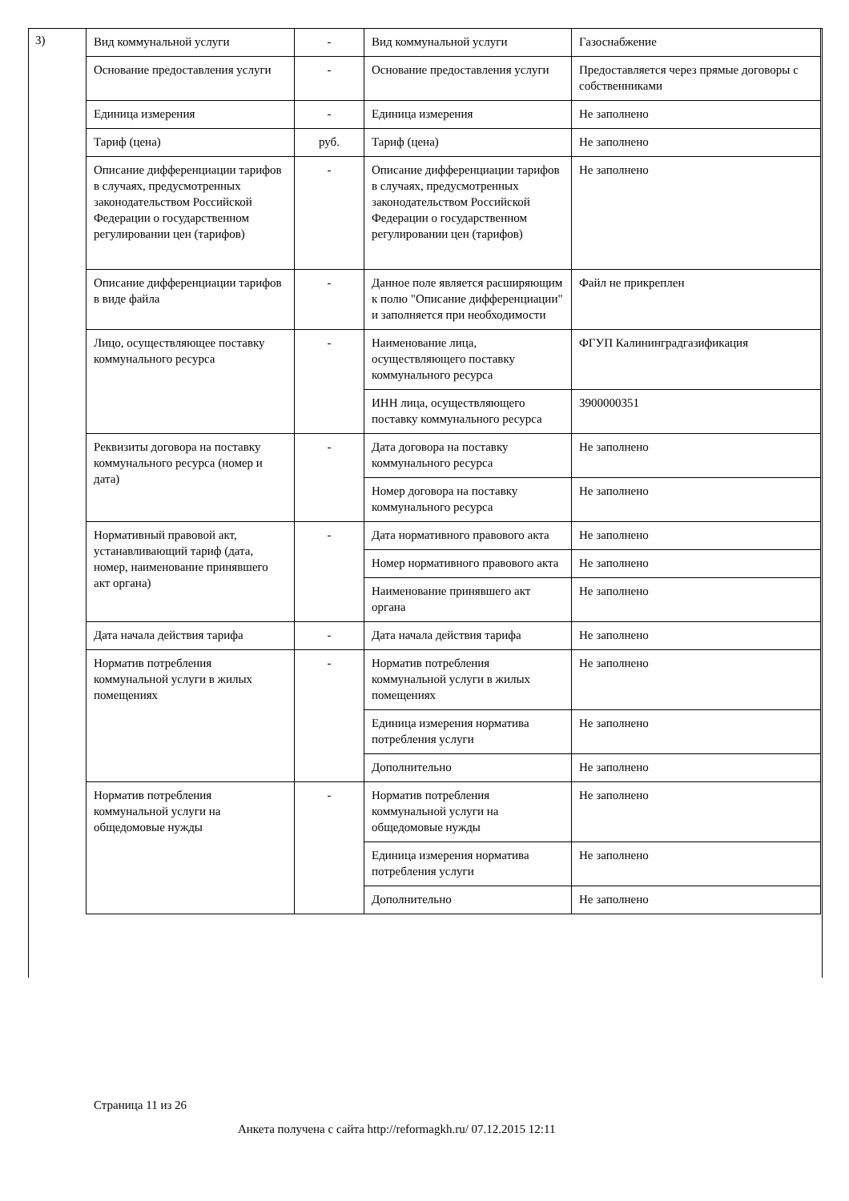3)
| Вид коммунальной услуги | - | Вид коммунальной услуги | Газоснабжение |
| Основание предоставления услуги | - | Основание предоставления услуги | Предоставляется через прямые договоры с собственниками |
| Единица измерения | - | Единица измерения | Не заполнено |
| Тариф (цена) | руб. | Тариф (цена) | Не заполнено |
| Описание дифференциации тарифов в случаях, предусмотренных законодательством Российской Федерации о государственном регулировании цен (тарифов) | - | Описание дифференциации тарифов в случаях, предусмотренных законодательством Российской Федерации о государственном регулировании цен (тарифов) | Не заполнено |
| Описание дифференциации тарифов в виде файла | - | Данное поле является расширяющим к полю "Описание дифференциации" и заполняется при необходимости | Файл не прикреплен |
| Лицо, осуществляющее поставку коммунального ресурса | - | Наименование лица, осуществляющего поставку коммунального ресурса | ФГУП Калининградгазификация |
| | | ИНН лица, осуществляющего поставку коммунального ресурса | 3900000351 |
| Реквизиты договора на поставку коммунального ресурса (номер и дата) | - | Дата договора на поставку коммунального ресурса | Не заполнено |
| | | Номер договора на поставку коммунального ресурса | Не заполнено |
| Нормативный правовой акт, устанавливающий тариф (дата, номер, наименование принявшего акт органа) | - | Дата нормативного правового акта | Не заполнено |
| | | Номер нормативного правового акта | Не заполнено |
| | | Наименование принявшего акт органа | Не заполнено |
| Дата начала действия тарифа | - | Дата начала действия тарифа | Не заполнено |
| Норматив потребления коммунальной услуги в жилых помещениях | - | Норматив потребления коммунальной услуги в жилых помещениях | Не заполнено |
| | | Единица измерения норматива потребления услуги | Не заполнено |
| | | Дополнительно | Не заполнено |
| Норматив потребления коммунальной услуги на общедомовые нужды | - | Норматив потребления коммунальной услуги на общедомовые нужды | Не заполнено |
| | | Единица измерения норматива потребления услуги | Не заполнено |
| | | Дополнительно | Не заполнено |
Страница 11 из 26
Анкета получена с сайта http://reformagkh.ru/ 07.12.2015 12:11